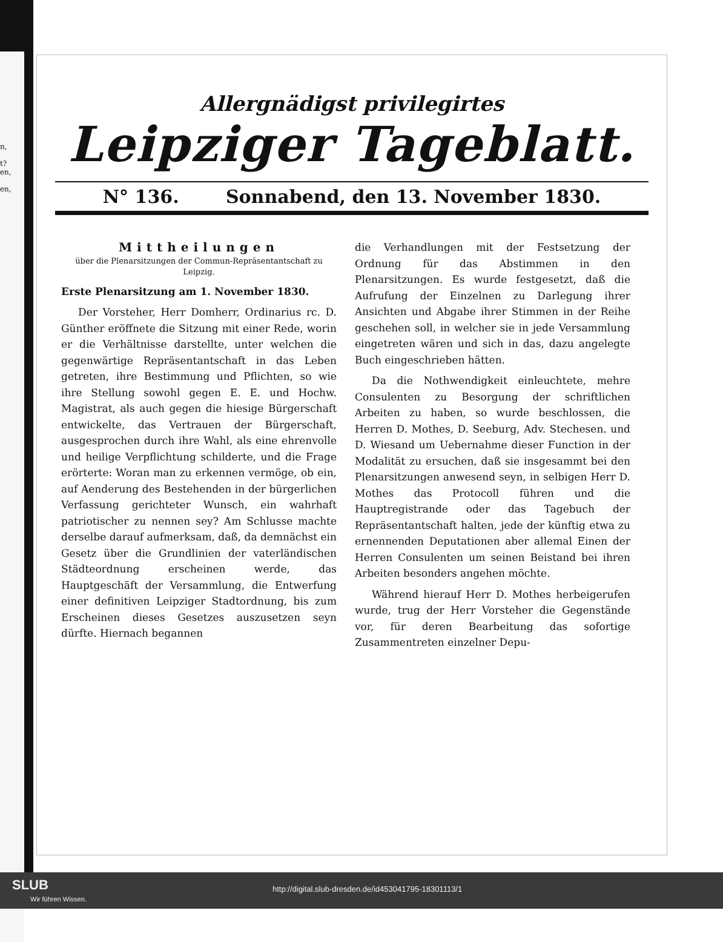n,
t?
en,
en,
Allergnädigst privilegirtes
Leipziger Tageblatt.
N° 136. Sonnabend, den 13. November 1830.
Mittheilungen
über die Plenarsitzungen der Commun-Repräsentantschaft zu Leipzig.
Erste Plenarsitzung am 1. November 1830.
Der Vorsteher, Herr Domherr, Ordinarius rc. D. Günther eröffnete die Sitzung mit einer Rede, worin er die Verhältnisse darstellte, unter welchen die gegenwärtige Repräsentantschaft in das Leben getreten, ihre Bestimmung und Pflichten, so wie ihre Stellung sowohl gegen E. E. und Hochw. Magistrat, als auch gegen die hiesige Bürgerschaft entwickelte, das Vertrauen der Bürgerschaft, ausgesprochen durch ihre Wahl, als eine ehrenvolle und heilige Verpflichtung schilderte, und die Frage erörterte: Woran man zu erkennen vermöge, ob ein, auf Aenderung des Bestehenden in der bürgerlichen Verfassung gerichteter Wunsch, ein wahrhaft patriotischer zu nennen sey? Am Schlusse machte derselbe darauf aufmerksam, daß, da demnächst ein Gesetz über die Grundlinien der vaterländischen Städteordnung erscheinen werde, das Hauptgeschäft der Versammlung, die Entwerfung einer definitiven Leipziger Stadtordnung, bis zum Erscheinen dieses Gesetzes auszusetzen seyn dürfte. Hiernach begannen
die Verhandlungen mit der Festsetzung der Ordnung für das Abstimmen in den Plenarsitzungen. Es wurde festgesetzt, daß die Aufrufung der Einzelnen zu Darlegung ihrer Ansichten und Abgabe ihrer Stimmen in der Reihe geschehen soll, in welcher sie in jede Versammlung eingetreten wären und sich in das, dazu angelegte Buch eingeschrieben hätten.
Da die Nothwendigkeit einleuchtete, mehre Consulenten zu Besorgung der schriftlichen Arbeiten zu haben, so wurde beschlossen, die Herren D. Mothes, D. Seeburg, Adv. Stechesen. und D. Wiesand um Uebernahme dieser Function in der Modalität zu ersuchen, daß sie insgesammt bei den Plenarsitzungen anwesend seyn, in selbigen Herr D. Mothes das Protocoll führen und die Hauptregistrande oder das Tagebuch der Repräsentantschaft halten, jede der künftig etwa zu ernennenden Deputationen aber allemal Einen der Herren Consulenten um seinen Beistand bei ihren Arbeiten besonders angehen möchte.
Während hierauf Herr D. Mothes herbeigerufen wurde, trug der Herr Vorsteher die Gegenstände vor, für deren Bearbeitung das sofortige Zusammentreten einzelner Depu-
SLUB
Wir führen Wissen.
http://digital.slub-dresden.de/id453041795-18301113/1